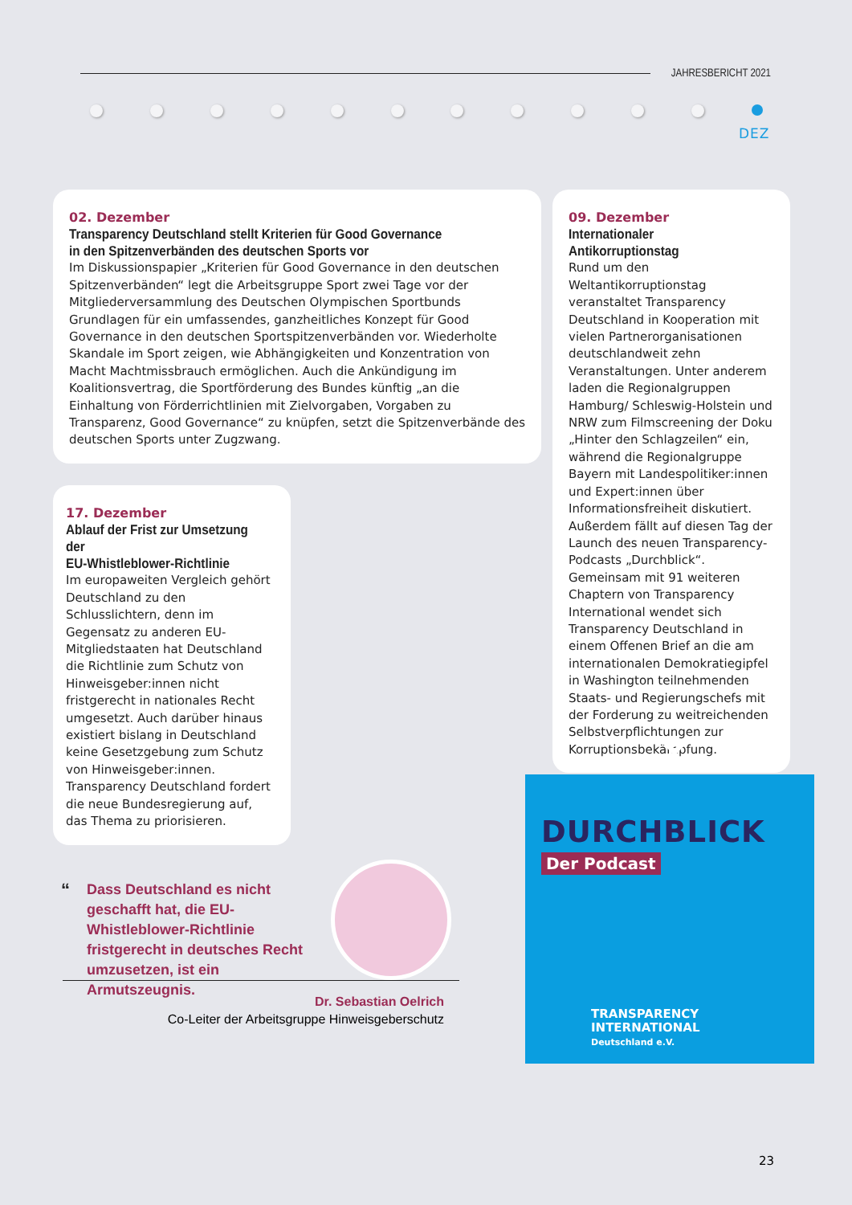JAHRESBERICHT 2021
DEZ
02. Dezember
Transparency Deutschland stellt Kriterien für Good Governance
in den Spitzenverbänden des deutschen Sports vor
Im Diskussionspapier „Kriterien für Good Governance in den deutschen Spitzenverbänden“ legt die Arbeitsgruppe Sport zwei Tage vor der Mitgliederversammlung des Deutschen Olympischen Sportbunds Grundlagen für ein umfassendes, ganzheitliches Konzept für Good Governance in den deutschen Sportspitzenverbänden vor. Wiederholte Skandale im Sport zeigen, wie Abhängigkeiten und Konzentration von Macht Machtmissbrauch ermöglichen. Auch die Ankündigung im Koalitionsvertrag, die Sportförderung des Bundes künftig „an die Einhaltung von Förderrichtlinien mit Zielvorgaben, Vorgaben zu Transparenz, Good Governance“ zu knüpfen, setzt die Spitzenverbände des deutschen Sports unter Zugzwang.
09. Dezember
Internationaler Antikorruptionstag
Rund um den Weltantikorruptionstag veranstaltet Transparency Deutschland in Kooperation mit vielen Partnerorganisationen deutschlandweit zehn Veranstaltungen. Unter anderem laden die Regionalgruppen Hamburg/ Schleswig-Holstein und NRW zum Filmscreening der Doku „Hinter den Schlagzeilen“ ein, während die Regionalgruppe Bayern mit Landespolitiker:innen und Expert:innen über Informationsfreiheit diskutiert. Außerdem fällt auf diesen Tag der Launch des neuen Transparency-Podcasts „Durchblick“. Gemeinsam mit 91 weiteren Chaptern von Transparency International wendet sich Transparency Deutschland in einem Offenen Brief an die am internationalen Demokratiegipfel in Washington teilnehmenden Staats- und Regierungschefs mit der Forderung zu weitreichenden Selbstverpflichtungen zur Korruptionsbekämpfung.
17. Dezember
Ablauf der Frist zur Umsetzung der
EU-Whistleblower-Richtlinie
Im europaweiten Vergleich gehört Deutschland zu den Schlusslichtern, denn im Gegensatz zu anderen EU-Mitgliedstaaten hat Deutschland die Richtlinie zum Schutz von Hinweisgeber:innen nicht fristgerecht in nationales Recht umgesetzt. Auch darüber hinaus existiert bislang in Deutschland keine Gesetzgebung zum Schutz von Hinweisgeber:innen. Transparency Deutschland fordert die neue Bundesregierung auf, das Thema zu priorisieren.
“
Dass Deutschland es nicht geschafft hat, die EU-Whistleblower-Richtlinie fristgerecht in deutsches Recht umzusetzen, ist ein Armutszeugnis.
Dr. Sebastian Oelrich
Co-Leiter der Arbeitsgruppe Hinweisgeberschutz
DURCHBLICK
Der Podcast
TRANSPARENCY
INTERNATIONAL
Deutschland e.V.
23